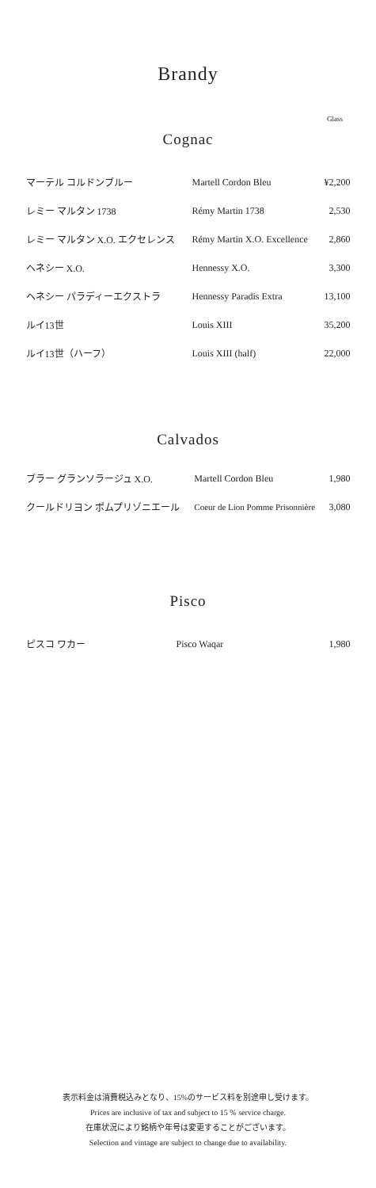Brandy
Glass
Cognac
| マーテル コルドンブルー | Martell Cordon Bleu | ¥2,200 |
| レミー マルタン 1738 | Rémy Martin 1738 | 2,530 |
| レミー マルタン X.O. エクセレンス | Rémy Martin X.O. Excellence | 2,860 |
| ヘネシー X.O. | Hennessy X.O. | 3,300 |
| ヘネシー パラディーエクストラ | Hennessy Paradis Extra | 13,100 |
| ルイ13世 | Louis XIII | 35,200 |
| ルイ13世（ハーフ） | Louis XIII (half) | 22,000 |
Calvados
| ブラー グランソラージュ X.O. | Martell Cordon Bleu | 1,980 |
| クールドリヨン ポムプリゾニエール | Coeur de Lion Pomme Prisonnière | 3,080 |
Pisco
| ピスコ ワカー | Pisco Waqar | 1,980 |
表示料金は消費税込みとなり、15%のサービス料を別途申し受けます。
Prices are inclusive of tax and subject to 15 % service charge.
在庫状況により銘柄や年号は変更することがございます。
Selection and vintage are subject to change due to availability.